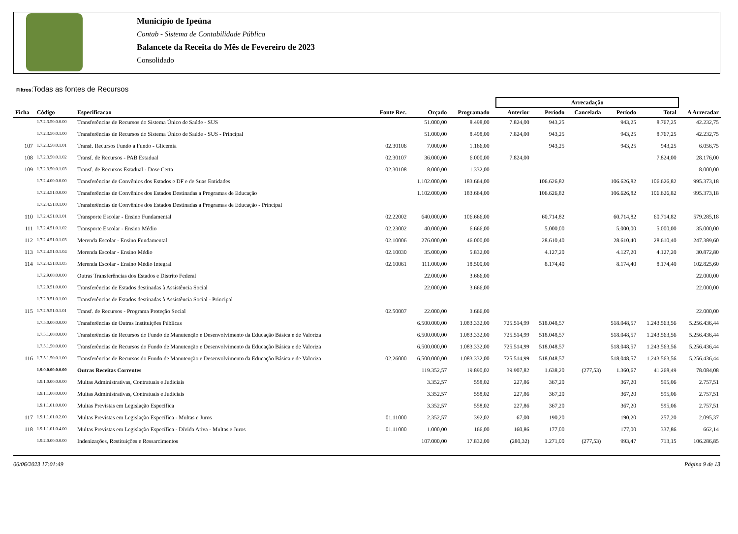Município de Ipeúna
Contab - Sistema de Contabilidade Pública
Balancete da Receita do Mês de Fevereiro de 2023
Consolidado
Filtros:Todas as fontes de Recursos
| | | | | | | | Arrecadação | | | | | |
| --- | --- | --- | --- | --- | --- | --- | --- | --- | --- | --- | --- | --- |
| Ficha | Código | Especificacao | Fonte Rec. | Orçado | Programado | | Anterior | Período | Cancelada | Período | Total | A Arrecadar |
| | 1.7.2.3.50.0.0.00 | Transferências de Recursos do Sistema Único de Saúde - SUS | | 51.000,00 | 8.498,00 | | 7.824,00 | 943,25 | | 943,25 | 8.767,25 | 42.232,75 |
| | 1.7.2.3.50.0.1.00 | Transferências de Recursos do Sistema Único de Saúde - SUS - Principal | | 51.000,00 | 8.498,00 | | 7.824,00 | 943,25 | | 943,25 | 8.767,25 | 42.232,75 |
| 107 | 1.7.2.3.50.0.1.01 | Transf. Recursos Fundo a Fundo - Glicemia | 02.30106 | 7.000,00 | 1.166,00 | | | 943,25 | | 943,25 | 943,25 | 6.056,75 |
| 108 | 1.7.2.3.50.0.1.02 | Transf. de Recursos - PAB Estadual | 02.30107 | 36.000,00 | 6.000,00 | | 7.824,00 | | | | 7.824,00 | 28.176,00 |
| 109 | 1.7.2.3.50.0.1.03 | Transf. de Recursos Estadual - Dose Certa | 02.30108 | 8.000,00 | 1.332,00 | | | | | | | 8.000,00 |
| | 1.7.2.4.00.0.0.00 | Transferências de Convênios dos Estados e DF e de Suas Entidades | | 1.102.000,00 | 183.664,00 | | | 106.626,82 | | 106.626,82 | 106.626,82 | 995.373,18 |
| | 1.7.2.4.51.0.0.00 | Transferências de Convênios dos Estados Destinadas a Programas de Educação | | 1.102.000,00 | 183.664,00 | | | 106.626,82 | | 106.626,82 | 106.626,82 | 995.373,18 |
| | 1.7.2.4.51.0.1.00 | Transferências de Convênios dos Estados Destinadas a Programas de Educação - Principal | | | | | | | | | | |
| 110 | 1.7.2.4.51.0.1.01 | Transporte Escolar - Ensino Fundamental | 02.22002 | 640.000,00 | 106.666,00 | | | 60.714,82 | | 60.714,82 | 60.714,82 | 579.285,18 |
| 111 | 1.7.2.4.51.0.1.02 | Transporte Escolar - Ensino Médio | 02.23002 | 40.000,00 | 6.666,00 | | | 5.000,00 | | 5.000,00 | 5.000,00 | 35.000,00 |
| 112 | 1.7.2.4.51.0.1.03 | Merenda Escolar - Ensino Fundamental | 02.10006 | 276.000,00 | 46.000,00 | | | 28.610,40 | | 28.610,40 | 28.610,40 | 247.389,60 |
| 113 | 1.7.2.4.51.0.1.04 | Merenda Escolar - Ensino Médio | 02.10030 | 35.000,00 | 5.832,00 | | | 4.127,20 | | 4.127,20 | 4.127,20 | 30.872,80 |
| 114 | 1.7.2.4.51.0.1.05 | Merenda Escolar - Ensino Médio Integral | 02.10061 | 111.000,00 | 18.500,00 | | | 8.174,40 | | 8.174,40 | 8.174,40 | 102.825,60 |
| | 1.7.2.9.00.0.0.00 | Outras Transferências dos Estados e Distrito Federal | | 22.000,00 | 3.666,00 | | | | | | | 22.000,00 |
| | 1.7.2.9.51.0.0.00 | Transferências de Estados destinadas à Assistência Social | | 22.000,00 | 3.666,00 | | | | | | | 22.000,00 |
| | 1.7.2.9.51.0.1.00 | Transferências de Estados destinadas à Assistência Social - Principal | | | | | | | | | | |
| 115 | 1.7.2.9.51.0.1.01 | Transf. de Recursos - Programa Proteção Social | 02.50007 | 22.000,00 | 3.666,00 | | | | | | | 22.000,00 |
| | 1.7.5.0.00.0.0.00 | Transferências de Outras Instituições Públicas | | 6.500.000,00 | 1.083.332,00 | | 725.514,99 | 518.048,57 | | 518.048,57 | 1.243.563,56 | 5.256.436,44 |
| | 1.7.5.1.00.0.0.00 | Transferências de Recursos do Fundo de Manutenção e Desenvolvimento da Educação Básica e de Valoriza | | 6.500.000,00 | 1.083.332,00 | | 725.514,99 | 518.048,57 | | 518.048,57 | 1.243.563,56 | 5.256.436,44 |
| | 1.7.5.1.50.0.0.00 | Transferências de Recursos do Fundo de Manutenção e Desenvolvimento da Educação Básica e de Valoriza | | 6.500.000,00 | 1.083.332,00 | | 725.514,99 | 518.048,57 | | 518.048,57 | 1.243.563,56 | 5.256.436,44 |
| 116 | 1.7.5.1.50.0.1.00 | Transferências de Recursos do Fundo de Manutenção e Desenvolvimento da Educação Básica e de Valoriza | 02.26000 | 6.500.000,00 | 1.083.332,00 | | 725.514,99 | 518.048,57 | | 518.048,57 | 1.243.563,56 | 5.256.436,44 |
| | 1.9.0.0.00.0.0.00 | Outras Receitas Correntes | | 119.352,57 | 19.890,02 | | 39.907,82 | 1.638,20 | (277,53) | 1.360,67 | 41.268,49 | 78.084,08 |
| | 1.9.1.0.00.0.0.00 | Multas Administrativas, Contratuais e Judiciais | | 3.352,57 | 558,02 | | 227,86 | 367,20 | | 367,20 | 595,06 | 2.757,51 |
| | 1.9.1.1.00.0.0.00 | Multas Administrativas, Contratuais e Judiciais | | 3.352,57 | 558,02 | | 227,86 | 367,20 | | 367,20 | 595,06 | 2.757,51 |
| | 1.9.1.1.01.0.0.00 | Multas Previstas em Legislação Específica | | 3.352,57 | 558,02 | | 227,86 | 367,20 | | 367,20 | 595,06 | 2.757,51 |
| 117 | 1.9.1.1.01.0.2.00 | Multas Previstas em Legislação Específica - Multas e Juros | 01.11000 | 2.352,57 | 392,02 | | 67,00 | 190,20 | | 190,20 | 257,20 | 2.095,37 |
| 118 | 1.9.1.1.01.0.4.00 | Multas Previstas em Legislação Específica - Dívida Ativa - Multas e Juros | 01.11000 | 1.000,00 | 166,00 | | 160,86 | 177,00 | | 177,00 | 337,86 | 662,14 |
| | 1.9.2.0.00.0.0.00 | Indenizações, Restituições e Ressarcimentos | | 107.000,00 | 17.832,00 | | (280,32) | 1.271,00 | (277,53) | 993,47 | 713,15 | 106.286,85 |
06/06/2023 17:01:49 Página 9 de 13